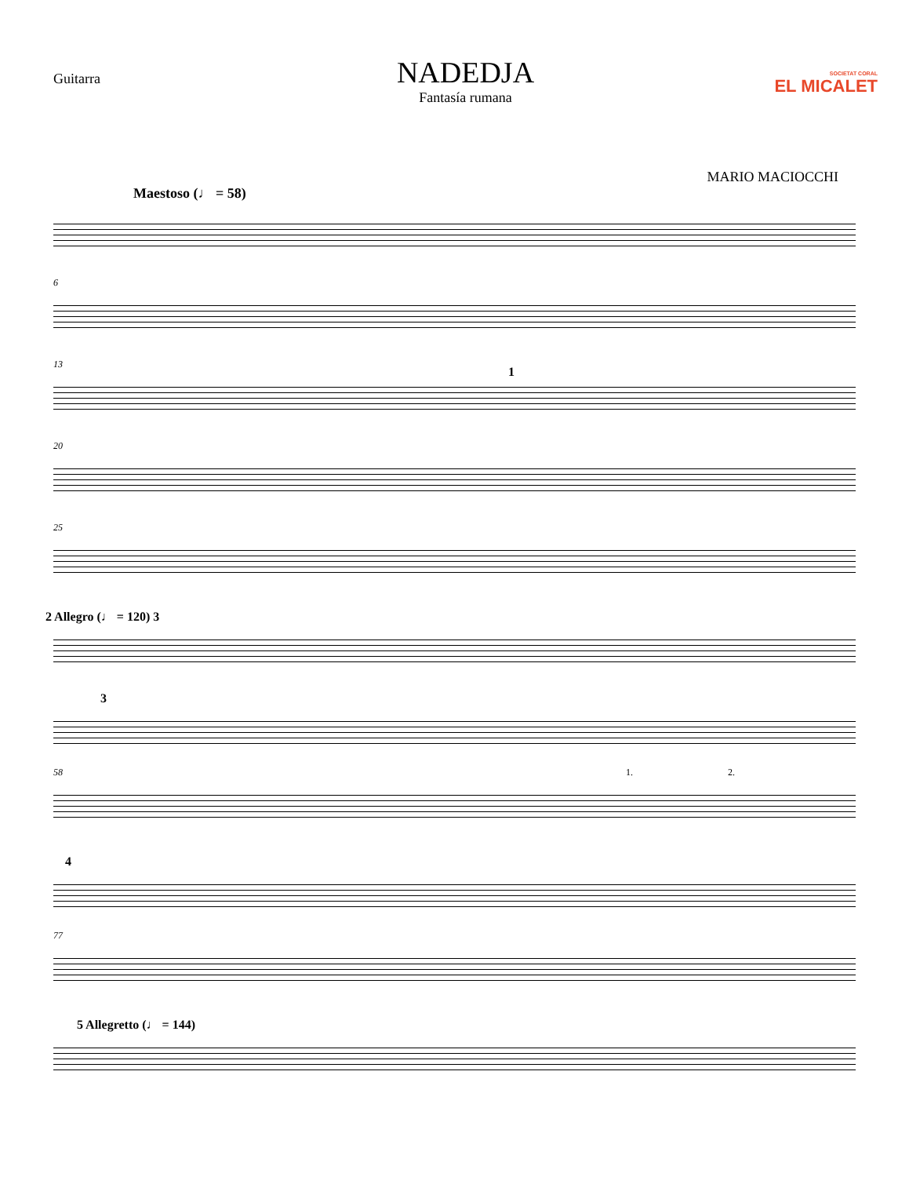Guitarra
NADEDJA
Fantasía rumana
SOCIETAT CORAL
EL MICALET
MARIO MACIOCCHI
Maestoso (♩ = 58)
6
13
1
20
25
2 Allegro (♩ = 120) 3
3
58 1. 2.
4
77
5 Allegretto (♩ = 144)